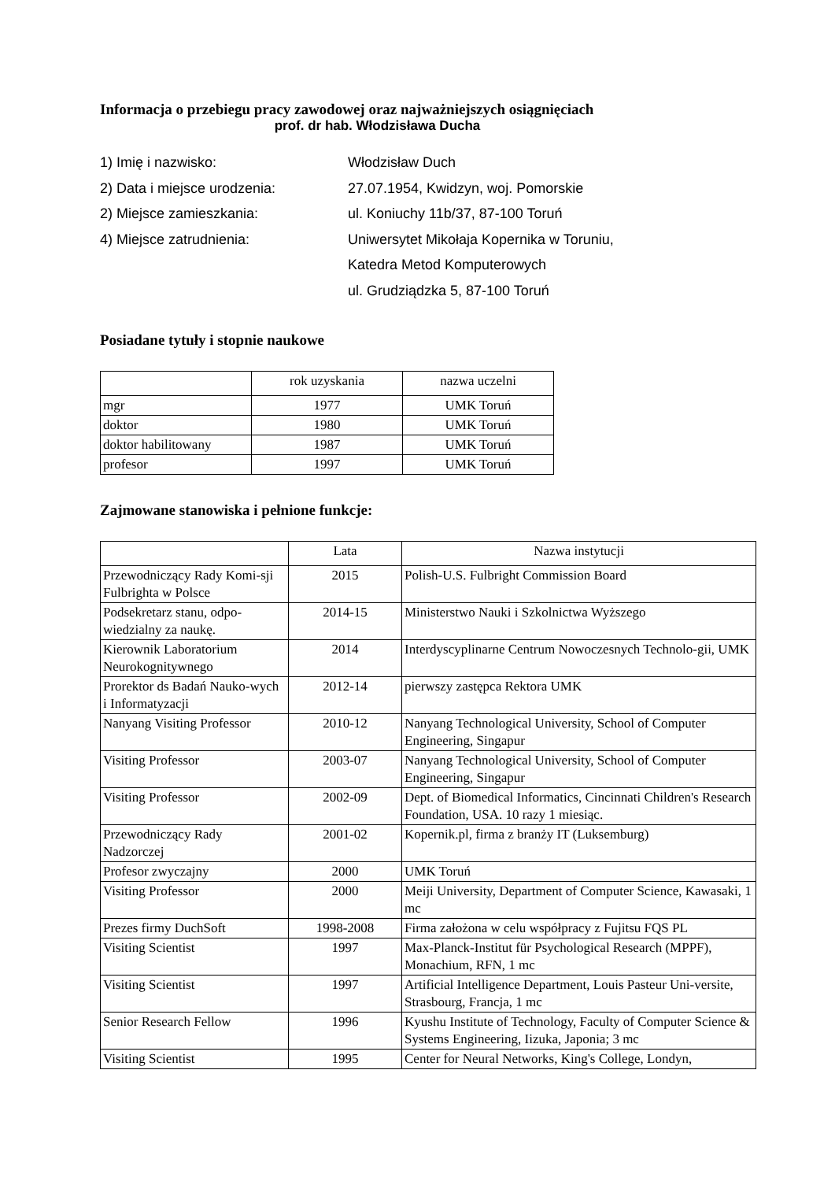Informacja o przebiegu pracy zawodowej oraz najważniejszych osiągnięciach
prof. dr hab. Włodzisława Ducha
1) Imię i nazwisko: Włodzisław Duch
2) Data i miejsce urodzenia: 27.07.1954, Kwidzyn, woj. Pomorskie
2) Miejsce zamieszkania: ul. Koniuchy 11b/37, 87-100 Toruń
4) Miejsce zatrudnienia: Uniwersytet Mikołaja Kopernika w Toruniu,
Katedra Metod Komputerowych
ul. Grudziądzka 5, 87-100 Toruń
Posiadane tytuły i stopnie naukowe
| | rok uzyskania | nazwa uczelni |
| --- | --- | --- |
| mgr | 1977 | UMK Toruń |
| doktor | 1980 | UMK Toruń |
| doktor habilitowany | 1987 | UMK Toruń |
| profesor | 1997 | UMK Toruń |
Zajmowane stanowiska i pełnione funkcje:
| | Lata | Nazwa instytucji |
| --- | --- | --- |
| Przewodniczący Rady Komi-sji Fulbrighta w Polsce | 2015 | Polish-U.S. Fulbright Commission Board |
| Podsekretarz stanu, odpo-wiedzialny za naukę. | 2014-15 | Ministerstwo Nauki i Szkolnictwa Wyższego |
| Kierownik Laboratorium Neurokognitywnego | 2014 | Interdyscyplinarne Centrum Nowoczesnych Technolo-gii, UMK |
| Prorektor ds Badań Nauko-wych i Informatyzacji | 2012-14 | pierwszy zastępca Rektora UMK |
| Nanyang Visiting Professor | 2010-12 | Nanyang Technological University, School of Computer Engineering, Singapur |
| Visiting Professor | 2003-07 | Nanyang Technological University, School of Computer Engineering, Singapur |
| Visiting Professor | 2002-09 | Dept. of Biomedical Informatics, Cincinnati Children's Research Foundation, USA. 10 razy 1 miesiąc. |
| Przewodniczący Rady Nadzorczej | 2001-02 | Kopernik.pl, firma z branży IT (Luksemburg) |
| Profesor zwyczajny | 2000 | UMK Toruń |
| Visiting Professor | 2000 | Meiji University, Department of Computer Science, Kawasaki, 1 mc |
| Prezes firmy DuchSoft | 1998-2008 | Firma założona w celu współpracy z Fujitsu FQS PL |
| Visiting Scientist | 1997 | Max-Planck-Institut für Psychological Research (MPPF), Monachium, RFN, 1 mc |
| Visiting Scientist | 1997 | Artificial Intelligence Department, Louis Pasteur Uni-versite, Strasbourg, Francja, 1 mc |
| Senior Research Fellow | 1996 | Kyushu Institute of Technology, Faculty of Computer Science & Systems Engineering, Iizuka, Japonia; 3 mc |
| Visiting Scientist | 1995 | Center for Neural Networks, King's College, Londyn, |